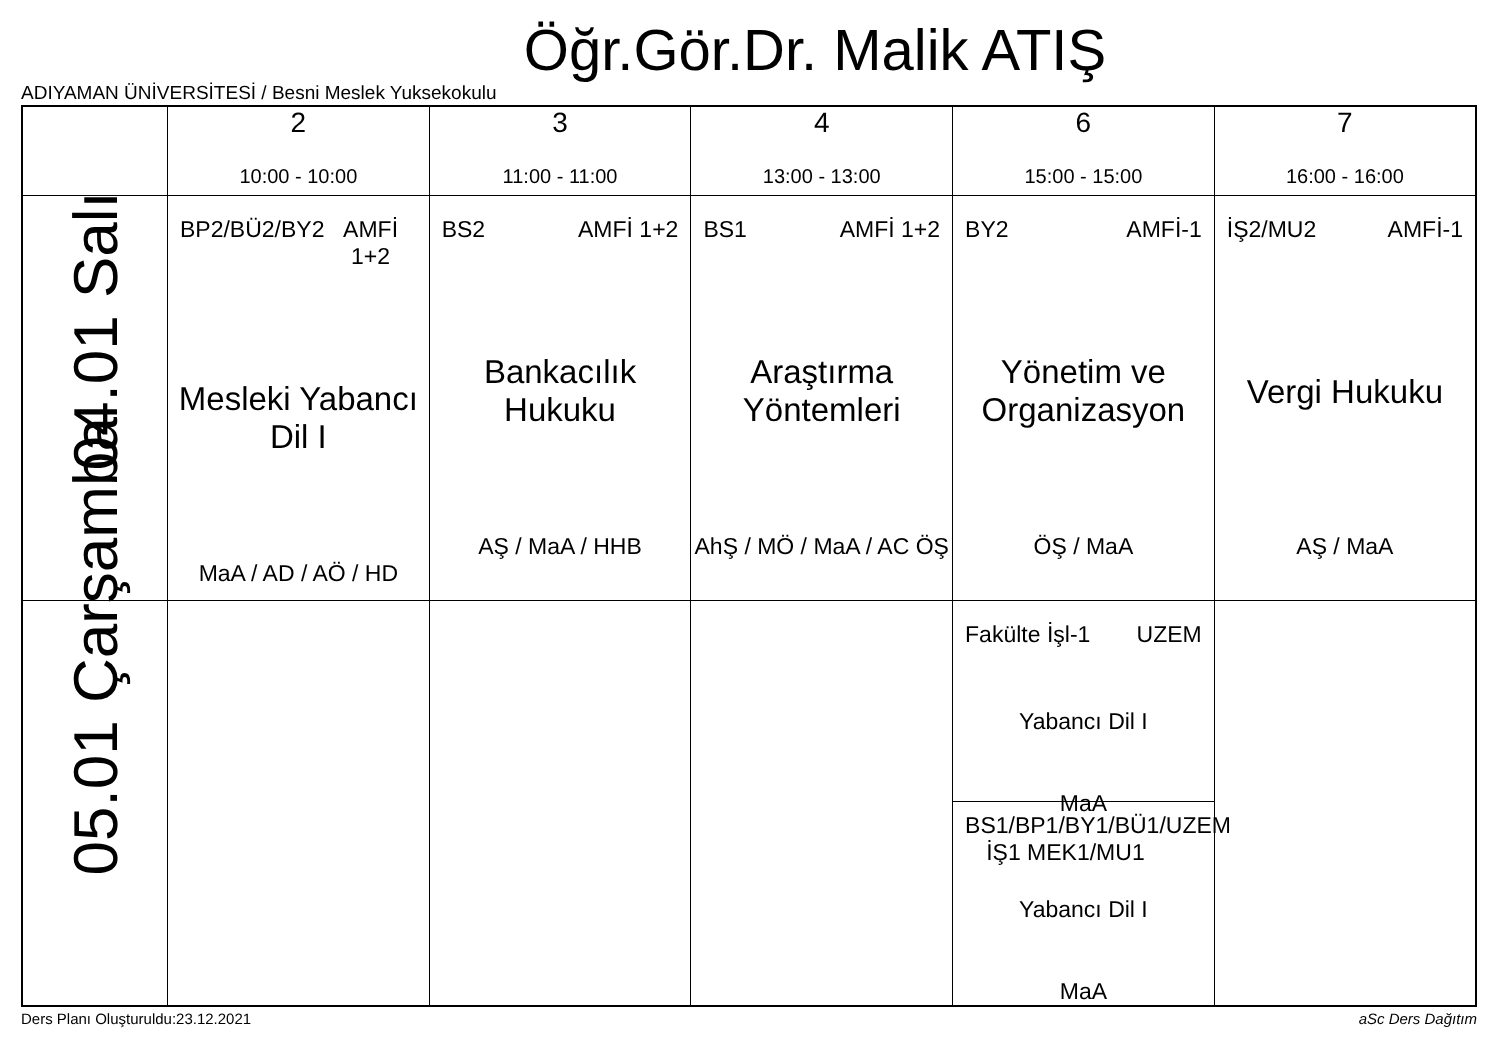Öğr.Gör.Dr. Malik ATIŞ
ADIYAMAN ÜNİVERSİTESİ / Besni Meslek Yuksekokulu
| | 2 10:00 - 10:00 | 3 11:00 - 11:00 | 4 13:00 - 13:00 | 6 15:00 - 15:00 | 7 16:00 - 16:00 |
| --- | --- | --- | --- | --- | --- |
| 04.01 Salı | BP2/BÜ2/BY2 AMFİ 1+2 Mesleki Yabancı Dil I MaA / AD / AÖ / HD | BS2 AMFİ 1+2 Bankacılık Hukuku AŞ / MaA / HHB | BS1 AMFİ 1+2 Araştırma Yöntemleri AhŞ / MÖ / MaA / AC ÖŞ | BY2 AMFİ-1 Yönetim ve Organizasyon ÖŞ / MaA | İŞ2/MU2 AMFİ-1 Vergi Hukuku AŞ / MaA |
| 05.01 Çarşamba | | | | Fakülte İşl-1 UZEM Yabancı Dil I MaA BS1/BP1/BY1/BÜ1/İŞ1 MEK1/MU1 UZEM Yabancı Dil I MaA | |
Ders Planı Oluşturuldu:23.12.2021
aSc Ders Dağıtım